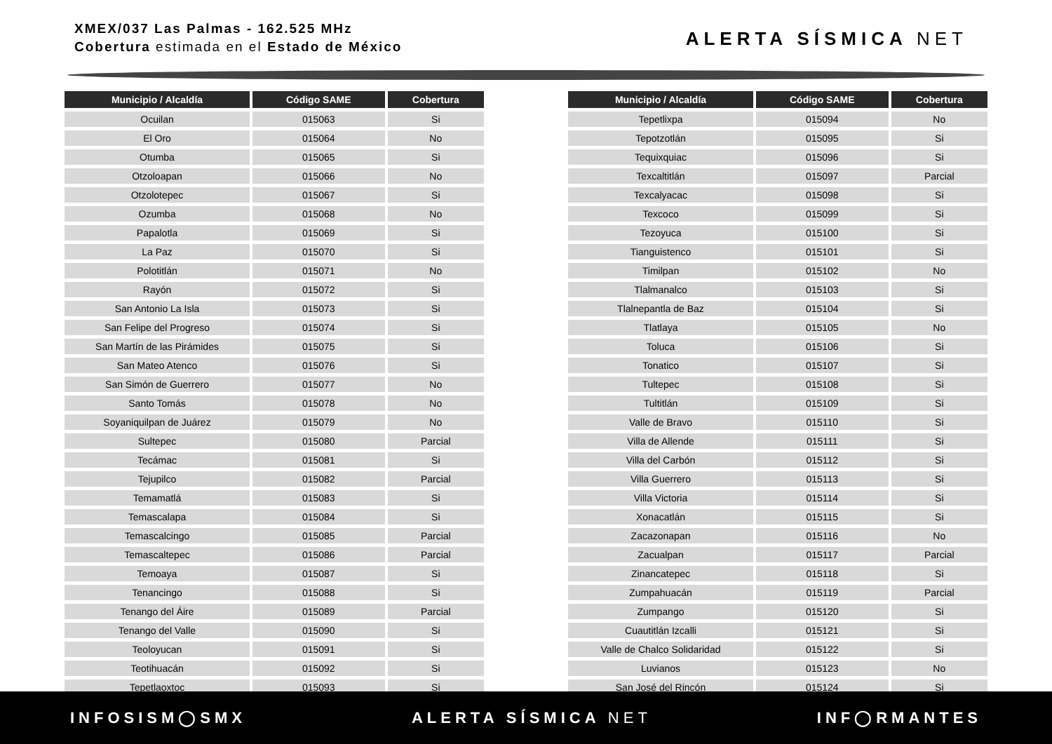XMEX/037 Las Palmas - 162.525 MHz
Cobertura estimada en el Estado de México
ALERTA SÍSMICA NET
| Municipio / Alcaldía | Código SAME | Cobertura |
| --- | --- | --- |
| Ocuilan | 015063 | Si |
| El Oro | 015064 | No |
| Otumba | 015065 | Si |
| Otzoloapan | 015066 | No |
| Otzolotepec | 015067 | Si |
| Ozumba | 015068 | No |
| Papalotla | 015069 | Si |
| La Paz | 015070 | Si |
| Polotitlán | 015071 | No |
| Rayón | 015072 | Si |
| San Antonio La Isla | 015073 | Si |
| San Felipe del Progreso | 015074 | Si |
| San Martín de las Pirámides | 015075 | Si |
| San Mateo Atenco | 015076 | Si |
| San Simón de Guerrero | 015077 | No |
| Santo Tomás | 015078 | No |
| Soyaniquilpan de Juárez | 015079 | No |
| Sultepec | 015080 | Parcial |
| Tecámac | 015081 | Si |
| Tejupilco | 015082 | Parcial |
| Temamatlá | 015083 | Si |
| Temascalapa | 015084 | Si |
| Temascalcingo | 015085 | Parcial |
| Temascaltepec | 015086 | Parcial |
| Temoaya | 015087 | Si |
| Tenancingo | 015088 | Si |
| Tenango del Áire | 015089 | Parcial |
| Tenango del Valle | 015090 | Si |
| Teoloyucan | 015091 | Si |
| Teotihuacán | 015092 | Si |
| Tepetlaoxtoc | 015093 | Si |
| Municipio / Alcaldía | Código SAME | Cobertura |
| --- | --- | --- |
| Tepetlixpa | 015094 | No |
| Tepotzotlán | 015095 | Si |
| Tequixquiac | 015096 | Si |
| Texcaltitlán | 015097 | Parcial |
| Texcalyacac | 015098 | Si |
| Texcoco | 015099 | Si |
| Tezoyuca | 015100 | Si |
| Tianguistenco | 015101 | Si |
| Timilpan | 015102 | No |
| Tlalmanalco | 015103 | Si |
| Tlalnepantla de Baz | 015104 | Si |
| Tlatlaya | 015105 | No |
| Toluca | 015106 | Si |
| Tonatico | 015107 | Si |
| Tultepec | 015108 | Si |
| Tultitlán | 015109 | Si |
| Valle de Bravo | 015110 | Si |
| Villa de Allende | 015111 | Si |
| Villa del Carbón | 015112 | Si |
| Villa Guerrero | 015113 | Si |
| Villa Victoria | 015114 | Si |
| Xonacatlán | 015115 | Si |
| Zacazonapan | 015116 | No |
| Zacualpan | 015117 | Parcial |
| Zinancatepec | 015118 | Si |
| Zumpahuacán | 015119 | Parcial |
| Zumpango | 015120 | Si |
| Cuautitlán Izcalli | 015121 | Si |
| Valle de Chalco Solidaridad | 015122 | Si |
| Luvianos | 015123 | No |
| San José del Rincón | 015124 | Si |
INFOSISM◯SMX ALERTA SÍSMICA NET INF◯RMANTES